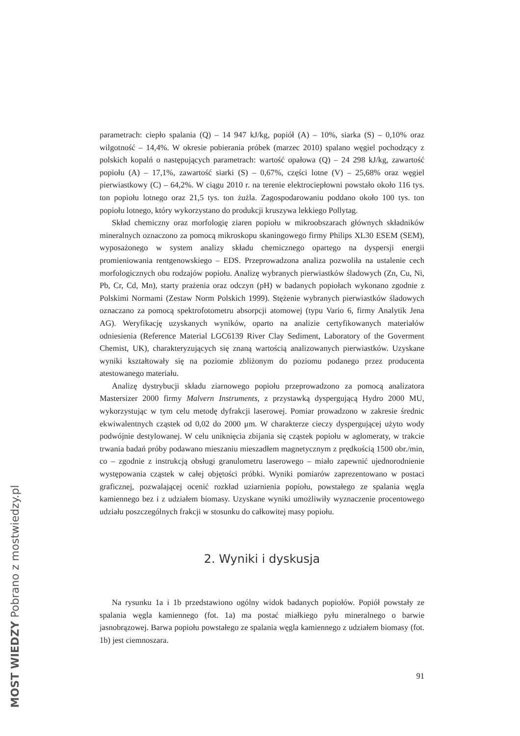parametrach: ciepło spalania (Q) – 14 947 kJ/kg, popiół (A) – 10%, siarka (S) – 0,10% oraz wilgotność – 14,4%. W okresie pobierania próbek (marzec 2010) spalano węgiel pochodzący z polskich kopalń o następujących parametrach: wartość opałowa (Q) – 24 298 kJ/kg, zawartość popiołu (A) – 17,1%, zawartość siarki (S) – 0,67%, części lotne (V) – 25,68% oraz węgiel pierwiastkowy (C) – 64,2%. W ciągu 2010 r. na terenie elektrociepłowni powstało około 116 tys. ton popiołu lotnego oraz 21,5 tys. ton żużla. Zagospodarowaniu poddano około 100 tys. ton popiołu lotnego, który wykorzystano do produkcji kruszywa lekkiego Pollytag.
Skład chemiczny oraz morfologię ziaren popiołu w mikroobszarach głównych składników mineralnych oznaczono za pomocą mikroskopu skaningowego firmy Philips XL30 ESEM (SEM), wyposażonego w system analizy składu chemicznego opartego na dyspersji energii promieniowania rentgenowskiego – EDS. Przeprowadzona analiza pozwoliła na ustalenie cech morfologicznych obu rodzajów popiołu. Analizę wybranych pierwiastków śladowych (Zn, Cu, Ni, Pb, Cr, Cd, Mn), starty prażenia oraz odczyn (pH) w badanych popiołach wykonano zgodnie z Polskimi Normami (Zestaw Norm Polskich 1999). Stężenie wybranych pierwiastków śladowych oznaczano za pomocą spektrofotometru absorpcji atomowej (typu Vario 6, firmy Analytik Jena AG). Weryfikację uzyskanych wyników, oparto na analizie certyfikowanych materiałów odniesienia (Reference Material LGC6139 River Clay Sediment, Laboratory of the Goverment Chemist, UK), charakteryzujących się znaną wartością analizowanych pierwiastków. Uzyskane wyniki kształtowały się na poziomie zbliżonym do poziomu podanego przez producenta atestowanego materiału.
Analizę dystrybucji składu ziarnowego popiołu przeprowadzono za pomocą analizatora Mastersizer 2000 firmy Malvern Instruments, z przystawką dyspergującą Hydro 2000 MU, wykorzystując w tym celu metodę dyfrakcji laserowej. Pomiar prowadzono w zakresie średnic ekwiwalentnych cząstek od 0,02 do 2000 μm. W charakterze cieczy dyspergującej użyto wody podwójnie destylowanej. W celu uniknięcia zbijania się cząstek popiołu w aglomeraty, w trakcie trwania badań próby podawano mieszaniu mieszadłem magnetycznym z prędkością 1500 obr./min, co – zgodnie z instrukcją obsługi granulometru laserowego – miało zapewnić ujednorodnienie występowania cząstek w całej objętości próbki. Wyniki pomiarów zaprezentowano w postaci graficznej, pozwalającej ocenić rozkład uziarnienia popiołu, powstałego ze spalania węgla kamiennego bez i z udziałem biomasy. Uzyskane wyniki umożliwiły wyznaczenie procentowego udziału poszczególnych frakcji w stosunku do całkowitej masy popiołu.
2. Wyniki i dyskusja
Na rysunku 1a i 1b przedstawiono ogólny widok badanych popiołów. Popiół powstały ze spalania węgla kamiennego (fot. 1a) ma postać miałkiego pyłu mineralnego o barwie jasnobrązowej. Barwa popiołu powstałego ze spalania węgla kamiennego z udziałem biomasy (fot. 1b) jest ciemnoszara.
91
MOST WIEDZY Pobrano z mostwiedzy.pl